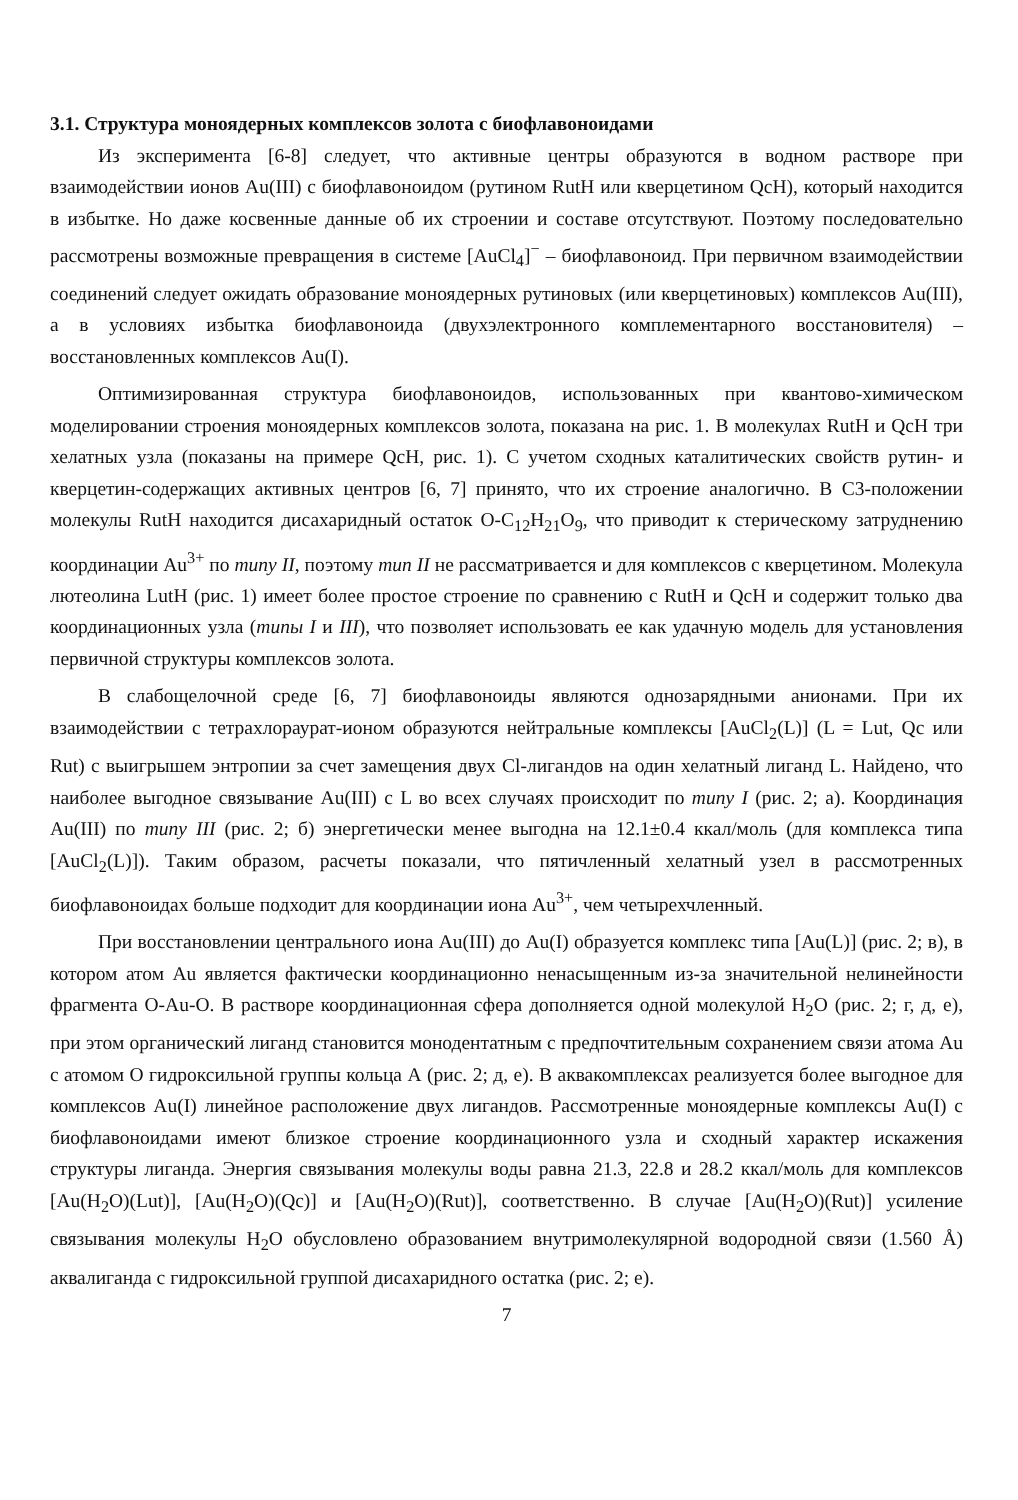3.1. Структура моноядерных комплексов золота с биофлавоноидами
Из эксперимента [6-8] следует, что активные центры образуются в водном растворе при взаимодействии ионов Au(III) с биофлавоноидом (рутином RutH или кверцетином QcH), который находится в избытке. Но даже косвенные данные об их строении и составе отсутствуют. Поэтому последовательно рассмотрены возможные превращения в системе [AuCl<sub>4</sub>]<sup>−</sup> – биофлавоноид. При первичном взаимодействии соединений следует ожидать образование моноядерных рутиновых (или кверцетиновых) комплексов Au(III), а в условиях избытка биофлавоноида (двухэлектронного комплементарного восстановителя) – восстановленных комплексов Au(I).
Оптимизированная структура биофлавоноидов, использованных при квантово-химическом моделировании строения моноядерных комплексов золота, показана на рис. 1. В молекулах RutH и QcH три хелатных узла (показаны на примере QcH, рис. 1). С учетом сходных каталитических свойств рутин- и кверцетин-содержащих активных центров [6, 7] принято, что их строение аналогично. В С3-положении молекулы RutH находится дисахаридный остаток O-C<sub>12</sub>H<sub>21</sub>O<sub>9</sub>, что приводит к стерическому затруднению координации Au<sup>3+</sup> по типу II, поэтому тип II не рассматривается и для комплексов с кверцетином. Молекула лютеолина LutH (рис. 1) имеет более простое строение по сравнению с RutH и QcH и содержит только два координационных узла (типы I и III), что позволяет использовать ее как удачную модель для установления первичной структуры комплексов золота.
В слабощелочной среде [6, 7] биофлавоноиды являются однозарядными анионами. При их взаимодействии с тетрахлораурат-ионом образуются нейтральные комплексы [AuCl<sub>2</sub>(L)] (L = Lut, Qc или Rut) с выигрышем энтропии за счет замещения двух Cl-лигандов на один хелатный лиганд L. Найдено, что наиболее выгодное связывание Au(III) с L во всех случаях происходит по типу I (рис. 2; а). Координация Au(III) по типу III (рис. 2; б) энергетически менее выгодна на 12.1±0.4 ккал/моль (для комплекса типа [AuCl<sub>2</sub>(L)]). Таким образом, расчеты показали, что пятичленный хелатный узел в рассмотренных биофлавоноидах больше подходит для координации иона Au<sup>3+</sup>, чем четырехчленный.
При восстановлении центрального иона Au(III) до Au(I) образуется комплекс типа [Au(L)] (рис. 2; в), в котором атом Au является фактически координационно ненасыщенным из-за значительной нелинейности фрагмента O-Au-O. В растворе координационная сфера дополняется одной молекулой H<sub>2</sub>O (рис. 2; г, д, е), при этом органический лиганд становится монодентатным с предпочтительным сохранением связи атома Au с атомом O гидроксильной группы кольца А (рис. 2; д, е). В аквакомплексах реализуется более выгодное для комплексов Au(I) линейное расположение двух лигандов. Рассмотренные моноядерные комплексы Au(I) с биофлавоноидами имеют близкое строение координационного узла и сходный характер искажения структуры лиганда. Энергия связывания молекулы воды равна 21.3, 22.8 и 28.2 ккал/моль для комплексов [Au(H<sub>2</sub>O)(Lut)], [Au(H<sub>2</sub>O)(Qc)] и [Au(H<sub>2</sub>O)(Rut)], соответственно. В случае [Au(H<sub>2</sub>O)(Rut)] усиление связывания молекулы H<sub>2</sub>O обусловлено образованием внутримолекулярной водородной связи (1.560 Å) аквалиганда с гидроксильной группой дисахаридного остатка (рис. 2; е).
7